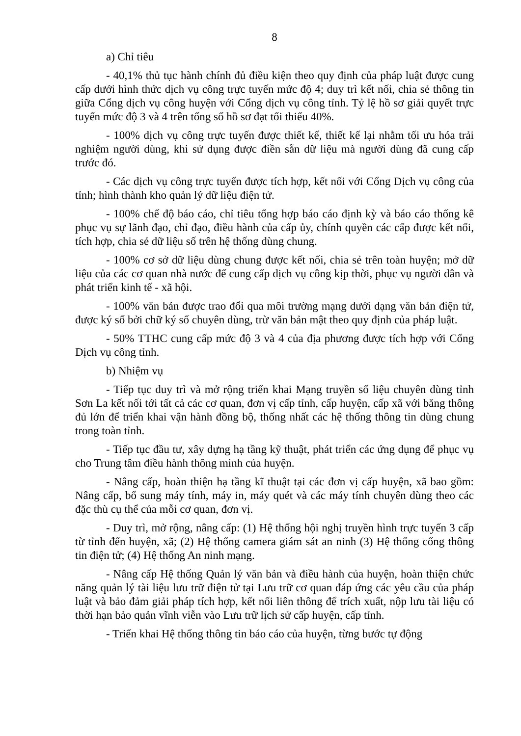8
a) Chỉ tiêu
- 40,1% thủ tục hành chính đủ điều kiện theo quy định của pháp luật được cung cấp dưới hình thức dịch vụ công trực tuyến mức độ 4; duy trì kết nối, chia sẻ thông tin giữa Cổng dịch vụ công huyện với Cổng dịch vụ công tỉnh. Tỷ lệ hồ sơ giải quyết trực tuyến mức độ 3 và 4 trên tổng số hồ sơ đạt tối thiểu 40%.
- 100% dịch vụ công trực tuyến được thiết kế, thiết kế lại nhằm tối ưu hóa trải nghiệm người dùng, khi sử dụng được điền sẵn dữ liệu mà người dùng đã cung cấp trước đó.
- Các dịch vụ công trực tuyến được tích hợp, kết nối với Cổng Dịch vụ công của tỉnh; hình thành kho quản lý dữ liệu điện tử.
- 100% chế độ báo cáo, chỉ tiêu tổng hợp báo cáo định kỳ và báo cáo thống kê phục vụ sự lãnh đạo, chỉ đạo, điều hành của cấp ủy, chính quyền các cấp được kết nối, tích hợp, chia sẻ dữ liệu số trên hệ thống dùng chung.
- 100% cơ sở dữ liệu dùng chung được kết nối, chia sẻ trên toàn huyện; mở dữ liệu của các cơ quan nhà nước để cung cấp dịch vụ công kịp thời, phục vụ người dân và phát triển kinh tế - xã hội.
- 100% văn bản được trao đổi qua môi trường mạng dưới dạng văn bản điện tử, được ký số bởi chữ ký số chuyên dùng, trừ văn bản mật theo quy định của pháp luật.
- 50% TTHC cung cấp mức độ 3 và 4 của địa phương được tích hợp với Cổng Dịch vụ công tỉnh.
b) Nhiệm vụ
- Tiếp tục duy trì và mở rộng triển khai Mạng truyền số liệu chuyên dùng tỉnh Sơn La kết nối tới tất cả các cơ quan, đơn vị cấp tỉnh, cấp huyện, cấp xã với băng thông đủ lớn để triển khai vận hành đồng bộ, thống nhất các hệ thống thông tin dùng chung trong toàn tỉnh.
- Tiếp tục đầu tư, xây dựng hạ tầng kỹ thuật, phát triển các ứng dụng để phục vụ cho Trung tâm điều hành thông minh của huyện.
- Nâng cấp, hoàn thiện hạ tầng kĩ thuật tại các đơn vị cấp huyện, xã bao gồm: Nâng cấp, bổ sung máy tính, máy in, máy quét và các máy tính chuyên dùng theo các đặc thù cụ thể của mỗi cơ quan, đơn vị.
- Duy trì, mở rộng, nâng cấp: (1) Hệ thống hội nghị truyền hình trực tuyến 3 cấp từ tỉnh đến huyện, xã; (2) Hệ thống camera giám sát an ninh (3) Hệ thống cổng thông tin điện tử; (4) Hệ thống An ninh mạng.
- Nâng cấp Hệ thống Quản lý văn bản và điều hành của huyện, hoàn thiện chức năng quản lý tài liệu lưu trữ điện tử tại Lưu trữ cơ quan đáp ứng các yêu cầu của pháp luật và bảo đảm giải pháp tích hợp, kết nối liên thông để trích xuất, nộp lưu tài liệu có thời hạn bảo quản vĩnh viễn vào Lưu trữ lịch sử cấp huyện, cấp tỉnh.
- Triển khai Hệ thống thông tin báo cáo của huyện, từng bước tự động